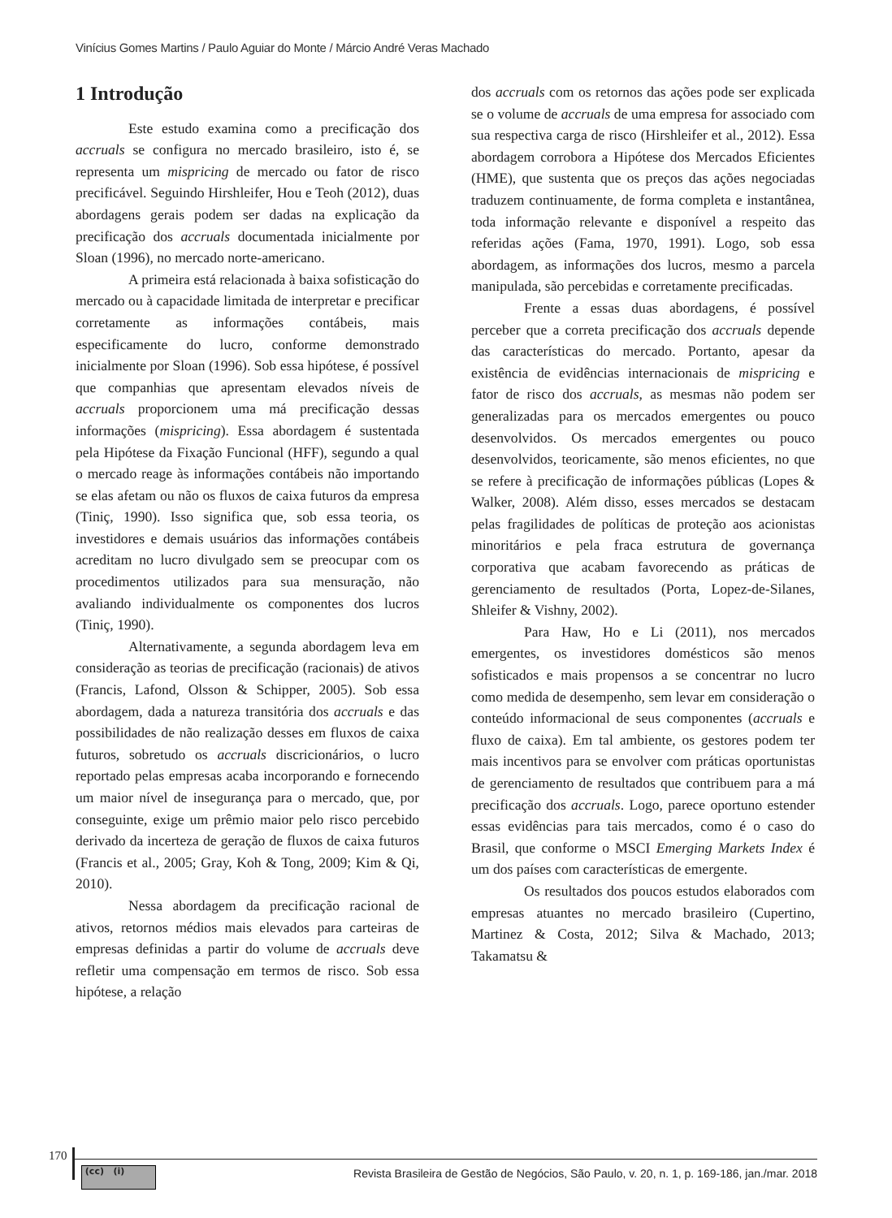Vinícius Gomes Martins / Paulo Aguiar do Monte / Márcio André Veras Machado
1 Introdução
Este estudo examina como a precificação dos accruals se configura no mercado brasileiro, isto é, se representa um mispricing de mercado ou fator de risco precificável. Seguindo Hirshleifer, Hou e Teoh (2012), duas abordagens gerais podem ser dadas na explicação da precificação dos accruals documentada inicialmente por Sloan (1996), no mercado norte-americano.
A primeira está relacionada à baixa sofisticação do mercado ou à capacidade limitada de interpretar e precificar corretamente as informações contábeis, mais especificamente do lucro, conforme demonstrado inicialmente por Sloan (1996). Sob essa hipótese, é possível que companhias que apresentam elevados níveis de accruals proporcionem uma má precificação dessas informações (mispricing). Essa abordagem é sustentada pela Hipótese da Fixação Funcional (HFF), segundo a qual o mercado reage às informações contábeis não importando se elas afetam ou não os fluxos de caixa futuros da empresa (Tiniç, 1990). Isso significa que, sob essa teoria, os investidores e demais usuários das informações contábeis acreditam no lucro divulgado sem se preocupar com os procedimentos utilizados para sua mensuração, não avaliando individualmente os componentes dos lucros (Tiniç, 1990).
Alternativamente, a segunda abordagem leva em consideração as teorias de precificação (racionais) de ativos (Francis, Lafond, Olsson & Schipper, 2005). Sob essa abordagem, dada a natureza transitória dos accruals e das possibilidades de não realização desses em fluxos de caixa futuros, sobretudo os accruals discricionários, o lucro reportado pelas empresas acaba incorporando e fornecendo um maior nível de insegurança para o mercado, que, por conseguinte, exige um prêmio maior pelo risco percebido derivado da incerteza de geração de fluxos de caixa futuros (Francis et al., 2005; Gray, Koh & Tong, 2009; Kim & Qi, 2010).
Nessa abordagem da precificação racional de ativos, retornos médios mais elevados para carteiras de empresas definidas a partir do volume de accruals deve refletir uma compensação em termos de risco. Sob essa hipótese, a relação
dos accruals com os retornos das ações pode ser explicada se o volume de accruals de uma empresa for associado com sua respectiva carga de risco (Hirshleifer et al., 2012). Essa abordagem corrobora a Hipótese dos Mercados Eficientes (HME), que sustenta que os preços das ações negociadas traduzem continuamente, de forma completa e instantânea, toda informação relevante e disponível a respeito das referidas ações (Fama, 1970, 1991). Logo, sob essa abordagem, as informações dos lucros, mesmo a parcela manipulada, são percebidas e corretamente precificadas.
Frente a essas duas abordagens, é possível perceber que a correta precificação dos accruals depende das características do mercado. Portanto, apesar da existência de evidências internacionais de mispricing e fator de risco dos accruals, as mesmas não podem ser generalizadas para os mercados emergentes ou pouco desenvolvidos. Os mercados emergentes ou pouco desenvolvidos, teoricamente, são menos eficientes, no que se refere à precificação de informações públicas (Lopes & Walker, 2008). Além disso, esses mercados se destacam pelas fragilidades de políticas de proteção aos acionistas minoritários e pela fraca estrutura de governança corporativa que acabam favorecendo as práticas de gerenciamento de resultados (Porta, Lopez-de-Silanes, Shleifer & Vishny, 2002).
Para Haw, Ho e Li (2011), nos mercados emergentes, os investidores domésticos são menos sofisticados e mais propensos a se concentrar no lucro como medida de desempenho, sem levar em consideração o conteúdo informacional de seus componentes (accruals e fluxo de caixa). Em tal ambiente, os gestores podem ter mais incentivos para se envolver com práticas oportunistas de gerenciamento de resultados que contribuem para a má precificação dos accruals. Logo, parece oportuno estender essas evidências para tais mercados, como é o caso do Brasil, que conforme o MSCI Emerging Markets Index é um dos países com características de emergente.
Os resultados dos poucos estudos elaborados com empresas atuantes no mercado brasileiro (Cupertino, Martinez & Costa, 2012; Silva & Machado, 2013; Takamatsu &
170
(cc) (i)
Revista Brasileira de Gestão de Negócios, São Paulo, v. 20, n. 1, p. 169-186, jan./mar. 2018